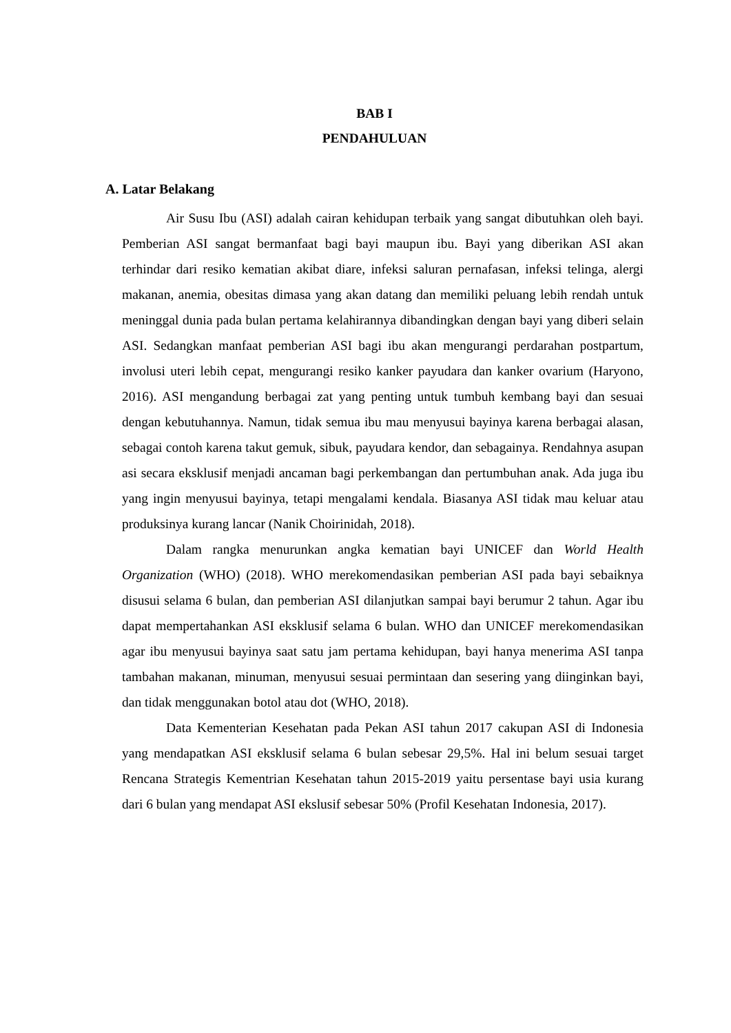BAB I
PENDAHULUAN
A. Latar Belakang
Air Susu Ibu (ASI) adalah cairan kehidupan terbaik yang sangat dibutuhkan oleh bayi. Pemberian ASI sangat bermanfaat bagi bayi maupun ibu. Bayi yang diberikan ASI akan terhindar dari resiko kematian akibat diare, infeksi saluran pernafasan, infeksi telinga, alergi makanan, anemia, obesitas dimasa yang akan datang dan memiliki peluang lebih rendah untuk meninggal dunia pada bulan pertama kelahirannya dibandingkan dengan bayi yang diberi selain ASI. Sedangkan manfaat pemberian ASI bagi ibu akan mengurangi perdarahan postpartum, involusi uteri lebih cepat, mengurangi resiko kanker payudara dan kanker ovarium (Haryono, 2016). ASI mengandung berbagai zat yang penting untuk tumbuh kembang bayi dan sesuai dengan kebutuhannya. Namun, tidak semua ibu mau menyusui bayinya karena berbagai alasan, sebagai contoh karena takut gemuk, sibuk, payudara kendor, dan sebagainya. Rendahnya asupan asi secara eksklusif menjadi ancaman bagi perkembangan dan pertumbuhan anak. Ada juga ibu yang ingin menyusui bayinya, tetapi mengalami kendala. Biasanya ASI tidak mau keluar atau produksinya kurang lancar (Nanik Choirinidah, 2018).
Dalam rangka menurunkan angka kematian bayi UNICEF dan World Health Organization (WHO) (2018). WHO merekomendasikan pemberian ASI pada bayi sebaiknya disusui selama 6 bulan, dan pemberian ASI dilanjutkan sampai bayi berumur 2 tahun. Agar ibu dapat mempertahankan ASI eksklusif selama 6 bulan. WHO dan UNICEF merekomendasikan agar ibu menyusui bayinya saat satu jam pertama kehidupan, bayi hanya menerima ASI tanpa tambahan makanan, minuman, menyusui sesuai permintaan dan sesering yang diinginkan bayi, dan tidak menggunakan botol atau dot (WHO, 2018).
Data Kementerian Kesehatan pada Pekan ASI tahun 2017 cakupan ASI di Indonesia yang mendapatkan ASI eksklusif selama 6 bulan sebesar 29,5%. Hal ini belum sesuai target Rencana Strategis Kementrian Kesehatan tahun 2015-2019 yaitu persentase bayi usia kurang dari 6 bulan yang mendapat ASI ekslusif sebesar 50% (Profil Kesehatan Indonesia, 2017).